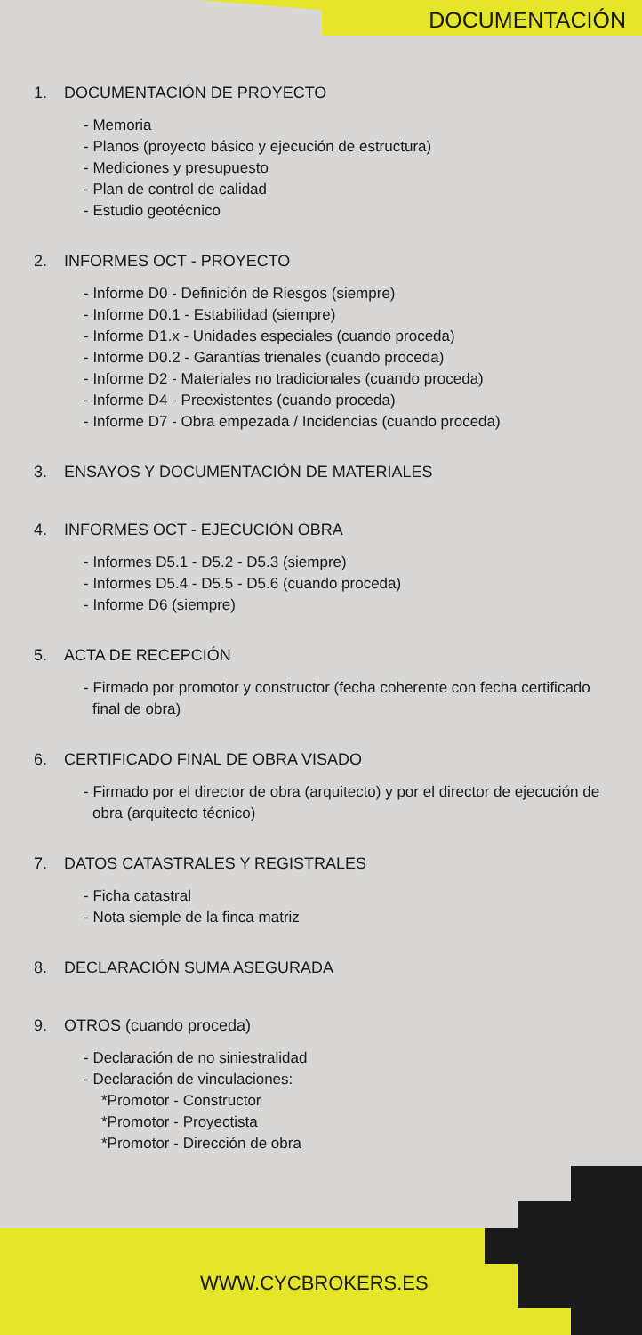DOCUMENTACIÓN
1. DOCUMENTACIÓN DE PROYECTO
- Memoria
- Planos (proyecto básico y ejecución de estructura)
- Mediciones y presupuesto
- Plan de control de calidad
- Estudio geotécnico
2. INFORMES OCT - PROYECTO
- Informe D0 - Definición de Riesgos (siempre)
- Informe D0.1 - Estabilidad (siempre)
- Informe D1.x - Unidades especiales (cuando proceda)
- Informe D0.2 - Garantías trienales (cuando proceda)
- Informe D2 - Materiales no tradicionales (cuando proceda)
- Informe D4 - Preexistentes (cuando proceda)
- Informe D7 - Obra empezada / Incidencias (cuando proceda)
3. ENSAYOS Y DOCUMENTACIÓN DE MATERIALES
4. INFORMES OCT - EJECUCIÓN OBRA
- Informes D5.1 - D5.2 - D5.3 (siempre)
- Informes D5.4 - D5.5 - D5.6 (cuando proceda)
- Informe D6 (siempre)
5. ACTA DE RECEPCIÓN
- Firmado por promotor y constructor (fecha coherente con fecha certificado final de obra)
6. CERTIFICADO FINAL DE OBRA VISADO
- Firmado por el director de obra (arquitecto) y por el director de ejecución de obra (arquitecto técnico)
7. DATOS CATASTRALES Y REGISTRALES
- Ficha catastral
- Nota siemple de la finca matriz
8. DECLARACIÓN SUMA ASEGURADA
9. OTROS (cuando proceda)
- Declaración de no siniestralidad
- Declaración de vinculaciones:
*Promotor - Constructor
*Promotor - Proyectista
*Promotor - Dirección de obra
WWW.CYCBROKERS.ES